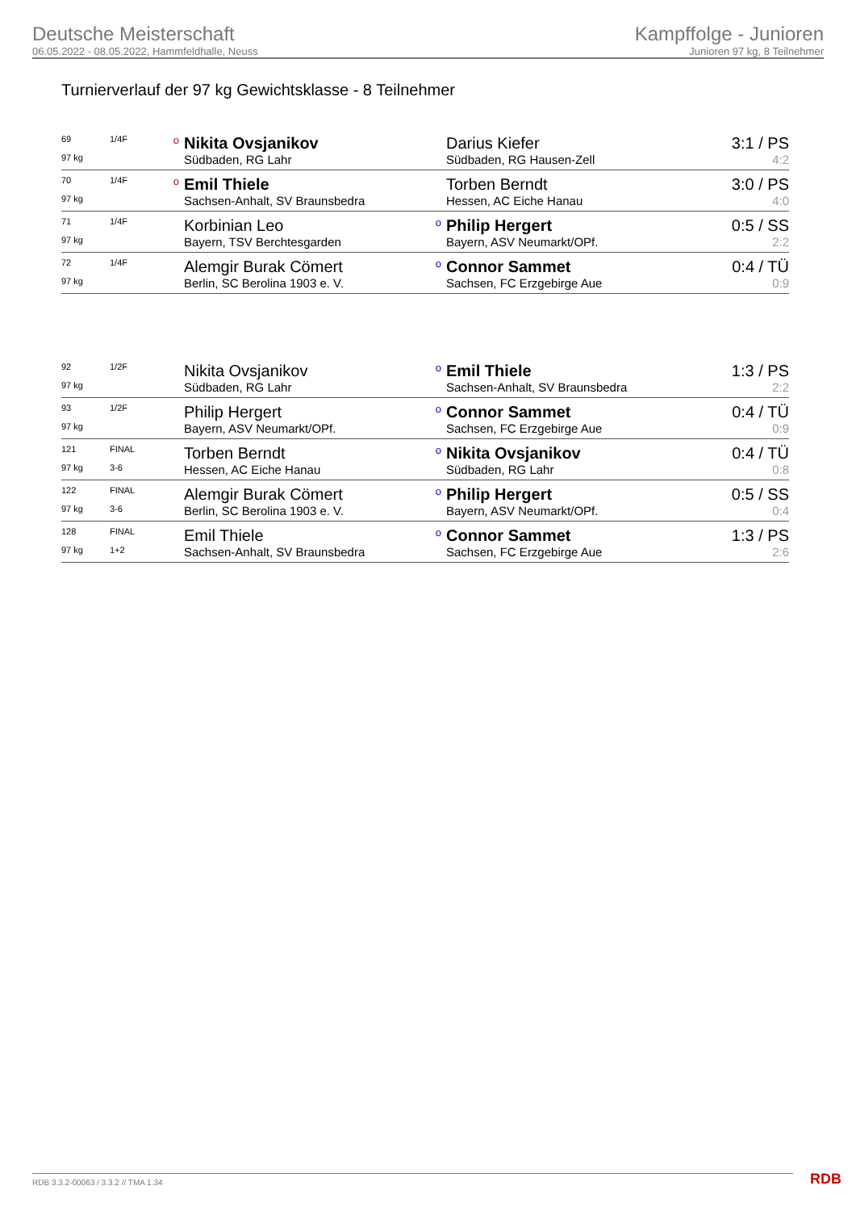Deutsche Meisterschaft
06.05.2022 - 08.05.2022, Hammfeldhalle, Neuss
Kampffolge - Junioren
Junioren 97 kg, 8 Teilnehmer
Turnierverlauf der 97 kg Gewichtsklasse - 8 Teilnehmer
| 69 | 1/4F | o | Nikita Ovsjanikov | | Darius Kiefer | 3:1 / PS |
| 97 kg | | | Südbaden, RG Lahr | | Südbaden, RG Hausen-Zell | 4:2 |
| 70 | 1/4F | o | Emil Thiele | | Torben Berndt | 3:0 / PS |
| 97 kg | | | Sachsen-Anhalt, SV Braunsbedra | | Hessen, AC Eiche Hanau | 4:0 |
| 71 | 1/4F | | Korbinian Leo | o | Philip Hergert | 0:5 / SS |
| 97 kg | | | Bayern, TSV Berchtesgarden | | Bayern, ASV Neumarkt/OPf. | 2:2 |
| 72 | 1/4F | | Alemgir Burak Cömert | o | Connor Sammet | 0:4 / TÜ |
| 97 kg | | | Berlin, SC Berolina 1903 e. V. | | Sachsen, FC Erzgebirge Aue | 0:9 |
| 92 | 1/2F | | Nikita Ovsjanikov | o | Emil Thiele | 1:3 / PS |
| 97 kg | | | Südbaden, RG Lahr | | Sachsen-Anhalt, SV Braunsbedra | 2:2 |
| 93 | 1/2F | | Philip Hergert | o | Connor Sammet | 0:4 / TÜ |
| 97 kg | | | Bayern, ASV Neumarkt/OPf. | | Sachsen, FC Erzgebirge Aue | 0:9 |
| 121 | FINAL | | Torben Berndt | o | Nikita Ovsjanikov | 0:4 / TÜ |
| 97 kg | 3-6 | | Hessen, AC Eiche Hanau | | Südbaden, RG Lahr | 0:8 |
| 122 | FINAL | | Alemgir Burak Cömert | o | Philip Hergert | 0:5 / SS |
| 97 kg | 3-6 | | Berlin, SC Berolina 1903 e. V. | | Bayern, ASV Neumarkt/OPf. | 0:4 |
| 128 | FINAL | | Emil Thiele | o | Connor Sammet | 1:3 / PS |
| 97 kg | 1+2 | | Sachsen-Anhalt, SV Braunsbedra | | Sachsen, FC Erzgebirge Aue | 2:6 |
RDB 3.3.2-00063 / 3.3.2 // TMA 1.34
RDB